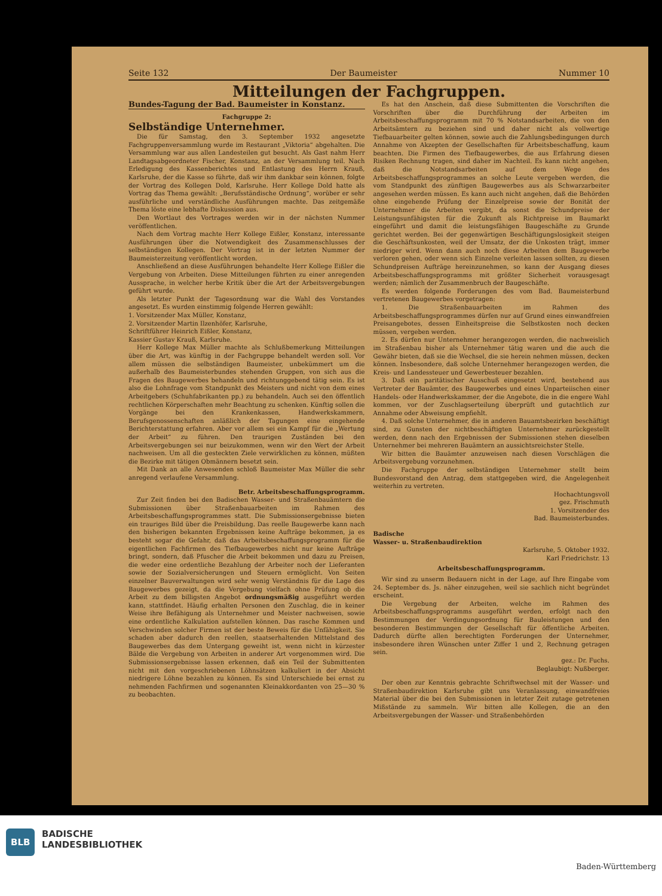Seite 132 Der Baumeister Nummer 10
Mitteilungen der Fachgruppen.
Bundes-Tagung der Bad. Baumeister in Konstanz.
Fachgruppe 2:
Selbständige Unternehmer.
Die für Samstag, den 3. September 1932 angesetzte Fachgruppenversammlung wurde im Restaurant „Viktoria“ abgehalten. Die Versammlung war aus allen Landesteilen gut besucht. Als Gast nahm Herr Landtagsabgeordneter Fischer, Konstanz, an der Versammlung teil. Nach Erledigung des Kassenberichtes und Entlastung des Herrn Krauß, Karlsruhe, der die Kasse so führte, daß wir ihm dankbar sein können, folgte der Vortrag des Kollegen Dold, Karlsruhe. Herr Kollege Dold hatte als Vortrag das Thema gewählt: „Berufsständische Ordnung“, worüber er sehr ausführliche und verständliche Ausführungen machte. Das zeitgemäße Thema löste eine lebhafte Diskussion aus.
Den Wortlaut des Vortrages werden wir in der nächsten Nummer veröffentlichen.
Nach dem Vortrag machte Herr Kollege Eißler, Konstanz, interessante Ausführungen über die Notwendigkeit des Zusammenschlusses der selbständigen Kollegen. Der Vortrag ist in der letzten Nummer der Baumeisterzeitung veröffentlicht worden.
Anschließend an diese Ausführungen behandelte Herr Kollege Eißler die Vergebung von Arbeiten. Diese Mitteilungen führten zu einer anregenden Aussprache, in welcher herbe Kritik über die Art der Arbeitsvergebungen geführt wurde.
Als letzter Punkt der Tagesordnung war die Wahl des Vorstandes angesetzt. Es wurden einstimmig folgende Herren gewählt:
1. Vorsitzender Max Müller, Konstanz,
2. Vorsitzender Martin Ilzenhöfer, Karlsruhe,
Schriftführer Heinrich Eißler, Konstanz,
Kassier Gustav Krauß, Karlsruhe.
Herr Kollege Max Müller machte als Schlußbemerkung Mitteilungen über die Art, was künftig in der Fachgruppe behandelt werden soll. Vor allem müssen die selbständigen Baumeister, unbekümmert um die außerhalb des Baumeisterbundes stehenden Gruppen, von sich aus die Fragen des Baugewerbes behandeln und richtunggebend tätig sein. Es ist also die Lohnfrage vom Standpunkt des Meisters und nicht von dem eines Arbeitgebers (Schuhfabrikanten pp.) zu behandeln. Auch sei den öffentlich rechtlichen Körperschaften mehr Beachtung zu schenken. Künftig sollen die Vorgänge bei den Krankenkassen, Handwerkskammern, Berufsgenossenschaften anläßlich der Tagungen eine eingehende Berichterstattung erfahren. Aber vor allem sei ein Kampf für die „Wertung der Arbeit“ zu führen. Den traurigen Zuständen bei den Arbeitsvergebungen sei nur beizukommen, wenn wir den Wert der Arbeit nachweisen. Um all die gesteckten Ziele verwirklichen zu können, müßten die Bezirke mit tätigen Obmännern besetzt sein.
Mit Dank an alle Anwesenden schloß Baumeister Max Müller die sehr anregend verlaufene Versammlung.
Betr. Arbeitsbeschaffungsprogramm.
Zur Zeit finden bei den Badischen Wasser- und Straßenbauämtern die Submissionen über Straßenbauarbeiten im Rahmen des Arbeitsbeschaffungsprogrammes statt. Die Submissionsergebnisse bieten ein trauriges Bild über die Preisbildung. Das reelle Baugewerbe kann nach den bisherigen bekannten Ergebnissen keine Aufträge bekommen, ja es besteht sogar die Gefahr, daß das Arbeitsbeschaffungsprogramm für die eigentlichen Fachfirmen des Tiefbaugewerbes nicht nur keine Aufträge bringt, sondern, daß Pfuscher die Arbeit bekommen und dazu zu Preisen, die weder eine ordentliche Bezahlung der Arbeiter noch der Lieferanten sowie der Sozialversicherungen und Steuern ermöglicht. Von Seiten einzelner Bauverwaltungen wird sehr wenig Verständnis für die Lage des Baugewerbes gezeigt, da die Vergebung vielfach ohne Prüfung ob die Arbeit zu dem billigsten Angebot ordnungsmäßig ausgeführt werden kann, stattfindet. Häufig erhalten Personen den Zuschlag, die in keiner Weise ihre Befähigung als Unternehmer und Meister nachweisen, sowie eine ordentliche Kalkulation aufstellen können. Das rasche Kommen und Verschwinden solcher Firmen ist der beste Beweis für die Unfähigkeit. Sie schaden aber dadurch den reellen, staatserhaltenden Mittelstand des Baugewerbes das dem Untergang geweiht ist, wenn nicht in kürzester Bälde die Vergebung von Arbeiten in anderer Art vorgenommen wird. Die Submissionsergebnisse lassen erkennen, daß ein Teil der Submittenten nicht mit den vorgeschriebenen Löhnsätzen kalkuliert in der Absicht niedrigere Löhne bezahlen zu können. Es sind Unterschiede bei ernst zu nehmenden Fachfirmen und sogenannten Kleinakkordanten von 25—30 % zu beobachten.
Es hat den Anschein, daß diese Submittenten die Vorschriften die Vorschriften über die Durchführung der Arbeiten im Arbeitsbeschaffungsprogramm mit 70 % Notstandsarbeiten, die von den Arbeitsämtern zu beziehen sind und daher nicht als vollwertige Tiefbauarbeiter gelten können, sowie auch die Zahlungsbedingungen durch Annahme von Akzepten der Gesellschaften für Arbeitsbeschaffung, kaum beachten. Die Firmen des Tiefbaugewerbes, die aus Erfahrung diesen Risiken Rechnung tragen, sind daher im Nachteil. Es kann nicht angehen, daß die Notstandsarbeiten auf dem Wege des Arbeitsbeschaffungsprogrammes an solche Leute vergeben werden, die vom Standpunkt des zünftigen Baugewerbes aus als Schwarzarbeiter angesehen werden müssen. Es kann auch nicht angehen, daß die Behörden ohne eingehende Prüfung der Einzelpreise sowie der Bonität der Unternehmer die Arbeiten vergibt, da sonst die Schundpreise der Leistungsunfähigsten für die Zukunft als Richtpreise im Baumarkt eingeführt und damit die leistungsfähigen Baugeschäfte zu Grunde gerichtet werden. Bei der gegenwärtigen Beschäftigungslosigkeit steigen die Geschäftsunkosten, weil der Umsatz, der die Unkosten trägt, immer niedriger wird. Wenn dann auch noch diese Arbeiten dem Baugewerbe verloren gehen, oder wenn sich Einzelne verleiten lassen sollten, zu diesen Schundpreisen Aufträge hereinzunehmen, so kann der Ausgang dieses Arbeitsbeschaffungsprogramms mit größter Sicherheit vorausgesagt werden; nämlich der Zusammenbruch der Baugeschäfte.
Es werden folgende Forderungen des vom Bad. Baumeisterbund vertretenen Baugewerbes vorgetragen:
1. Die Straßenbauarbeiten im Rahmen des Arbeitsbeschaffungsprogrammes dürfen nur auf Grund eines einwandfreien Preisangebotes, dessen Einheitspreise die Selbstkosten noch decken müssen, vergeben werden.
2. Es dürfen nur Unternehmer herangezogen werden, die nachweislich im Straßenbau bisher als Unternehmer tätig waren und die auch die Gewähr bieten, daß sie die Wechsel, die sie herein nehmen müssen, decken können. Insbesondere, daß solche Unternehmer herangezogen werden, die Kreis- und Landessteuer und Gewerbesteuer bezahlen.
3. Daß ein paritätischer Ausschuß eingesetzt wird, bestehend aus Vertreter der Bauämter, des Baugewerbes und eines Unparteiischen einer Handels- oder Handwerkskammer, der die Angebote, die in die engere Wahl kommen, vor der Zuschlagserteilung überprüft und gutachtlich zur Annahme oder Abweisung empfiehlt.
4. Daß solche Unternehmer, die in anderen Bauamtsbezirken beschäftigt sind, zu Gunsten der nichtbeschäftigten Unternehmer zurückgestellt werden, denn nach den Ergebnissen der Submissionen stehen dieselben Unternehmer bei mehreren Bauämtern an aussichtsreichster Stelle.
Wir bitten die Bauämter anzuweisen nach diesen Vorschlägen die Arbeitsvergebung vorzunehmen.
Die Fachgruppe der selbständigen Unternehmer stellt beim Bundesvorstand den Antrag, dem stattgegeben wird, die Angelegenheit weiterhin zu vertreten.
Hochachtungsvoll
gez. Frischmuth
1. Vorsitzender des
Bad. Baumeisterbundes.
Badische
Wasser- u. Straßenbaudirektion
Karlsruhe, 5. Oktober 1932.
Karl Friedrichstr. 13
Arbeitsbeschaffungsprogramm.
Wir sind zu unserm Bedauern nicht in der Lage, auf Ihre Eingabe vom 24. September ds. Js. näher einzugehen, weil sie sachlich nicht begründet erscheint.
Die Vergebung der Arbeiten, welche im Rahmen des Arbeitsbeschaffungsprogramms ausgeführt werden, erfolgt nach den Bestimmungen der Verdingungsordnung für Bauleistungen und den besonderen Bestimmungen der Gesellschaft für öffentliche Arbeiten. Dadurch dürfte allen berechtigten Forderungen der Unternehmer, insbesondere ihren Wünschen unter Ziffer 1 und 2, Rechnung getragen sein.
gez.: Dr. Fuchs.
Beglaubigt: Nußberger.
Der oben zur Kenntnis gebrachte Schriftwechsel mit der Wasser- und Straßenbaudirektion Karlsruhe gibt uns Veranlassung, einwandfreies Material über die bei den Submissionen in letzter Zeit zutage getretenen Mißstände zu sammeln. Wir bitten alle Kollegen, die an den Arbeitsvergebungen der Wasser- und Straßenbehörden
BLB
BADISCHE
LANDESBIBLIOTHEK
Baden-Württemberg